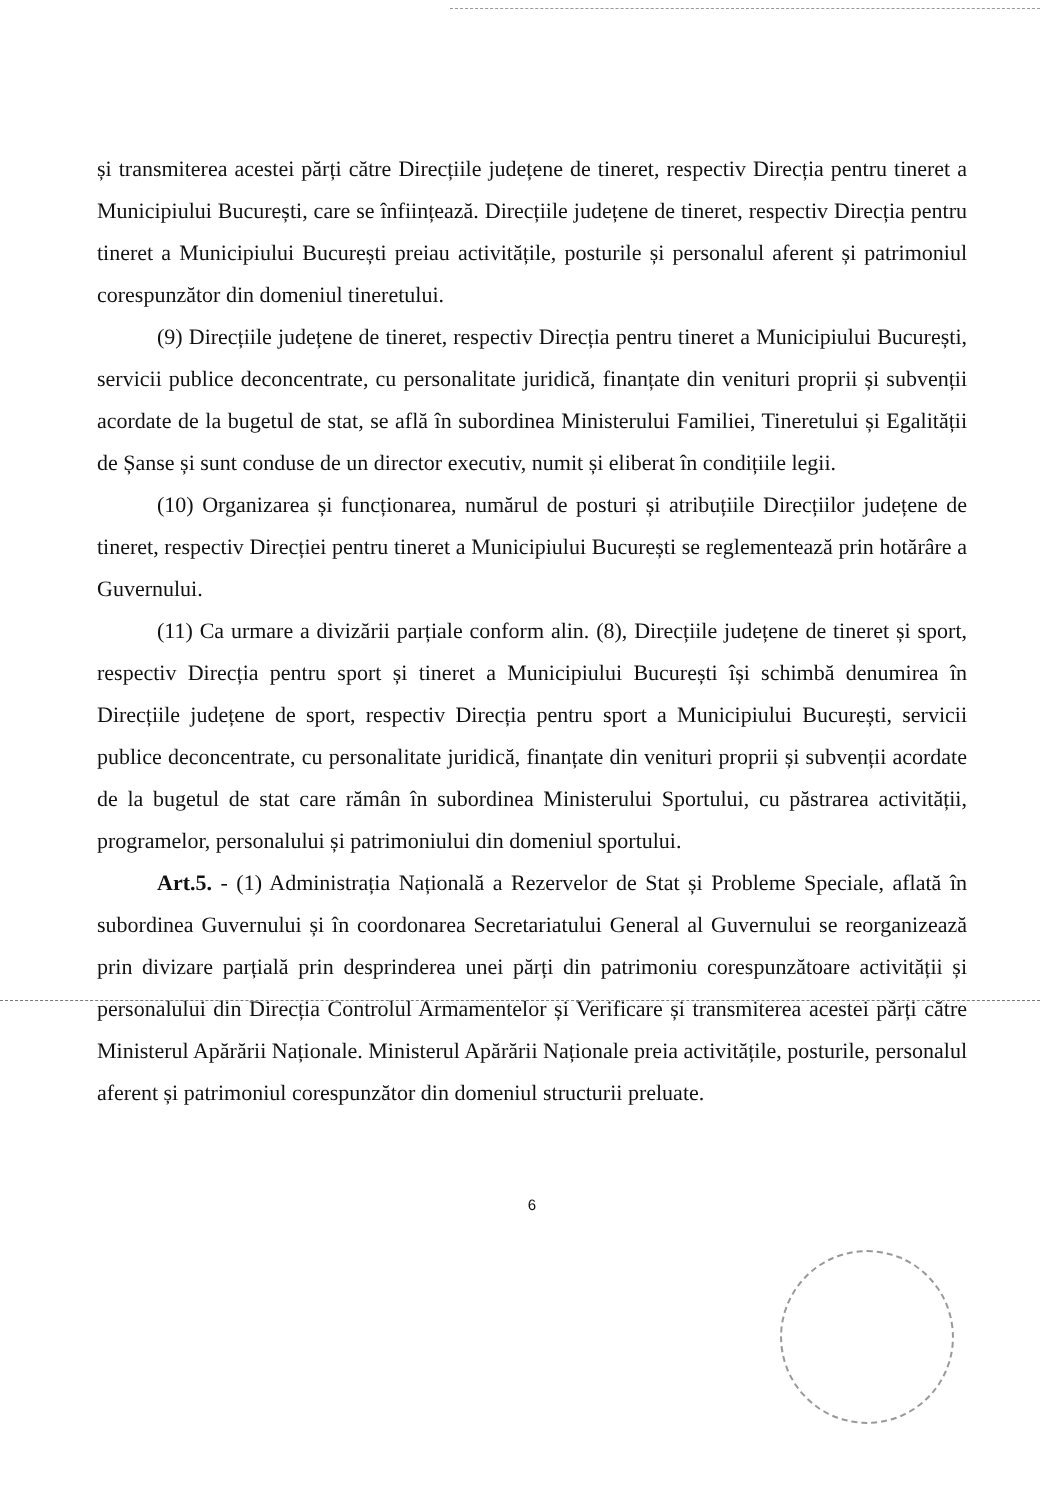și transmiterea acestei părți către Direcțiile județene de tineret, respectiv Direcția pentru tineret a Municipiului București, care se înființează. Direcțiile județene de tineret, respectiv Direcția pentru tineret a Municipiului București preiau activitățile, posturile și personalul aferent și patrimoniul corespunzător din domeniul tineretului.
(9) Direcțiile județene de tineret, respectiv Direcția pentru tineret a Municipiului București, servicii publice deconcentrate, cu personalitate juridică, finanțate din venituri proprii și subvenții acordate de la bugetul de stat, se află în subordinea Ministerului Familiei, Tineretului și Egalității de Șanse și sunt conduse de un director executiv, numit și eliberat în condițiile legii.
(10) Organizarea și funcționarea, numărul de posturi și atribuțiile Direcțiilor județene de tineret, respectiv Direcției pentru tineret a Municipiului București se reglementează prin hotărâre a Guvernului.
(11) Ca urmare a divizării parțiale conform alin. (8), Direcțiile județene de tineret și sport, respectiv Direcția pentru sport și tineret a Municipiului București își schimbă denumirea în Direcțiile județene de sport, respectiv Direcția pentru sport a Municipiului București, servicii publice deconcentrate, cu personalitate juridică, finanțate din venituri proprii și subvenții acordate de la bugetul de stat care rămân în subordinea Ministerului Sportului, cu păstrarea activității, programelor, personalului și patrimoniului din domeniul sportului.
Art.5. - (1) Administrația Națională a Rezervelor de Stat și Probleme Speciale, aflată în subordinea Guvernului și în coordonarea Secretariatului General al Guvernului se reorganizează prin divizare parțială prin desprinderea unei părți din patrimoniu corespunzătoare activității și personalului din Direcția Controlul Armamentelor și Verificare și transmiterea acestei părți către Ministerul Apărării Naționale. Ministerul Apărării Naționale preia activitățile, posturile, personalul aferent și patrimoniul corespunzător din domeniul structurii preluate.
6